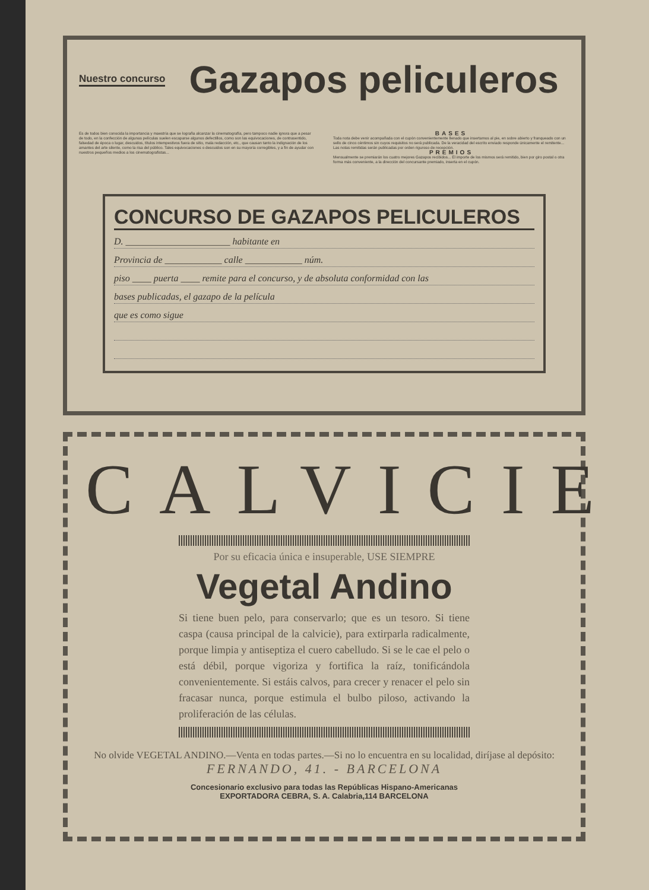Nuestro concurso Gazapos peliculeros
Es de todos bien conocida la importancia y maestría que se lograña alcanzar la cinematografía, pero tampoco nadie ignora que a pesar de todo, en la confección de algunas películas suelen escaparse algunos defectillos, como son las equivocaciones, de contrasentido, falsedad de época o lugar, descuidos, títulos intempestivos fuera de sitio, mala redacción, etc., que causan tanto la indignación de los amantes del arte silente, como la risa del público. Tales equivocaciones o descuidos son en su mayoría corregibles, y a fin de ayudar con nuestros pequeños medios a los cinematografistas...
BASES
Toda nota debe venir acompañada con el cupón convenientemente llenado que insertamos al pie, en sobre abierto y franqueado con un sello de cinco céntimos sin cuyos requisitos no será publicada. De la veracidad del escrito enviado responde únicamente el remitente... Las notas remitidas serán publicadas por orden riguroso de recepción.
PREMIOS
Mensualmente se premiarán los cuatro mejores Gazapos recibidos... El importe de los mismos será remitido, bien por giro postal o otra forma más conveniente, a la dirección del concursante premiado, inserta en el cupón.
CONCURSO DE GAZAPOS PELICULEROS
D. ______________________ habitante en
Provincia de ____________ calle ____________ núm.
piso ____ puerta ____ remite para el concurso, y de absoluta conformidad con las
bases publicadas, el gazapo de la película
que es como sigue
CALVICIE
Por su eficacia única e insuperable, USE SIEMPRE
Vegetal Andino
Si tiene buen pelo, para conservarlo; que es un tesoro. Si tiene caspa (causa principal de la calvicie), para extirparla radicalmente, porque limpia y antiseptiza el cuero cabelludo. Si se le cae el pelo o está débil, porque vigoriza y fortifica la raíz, tonificándola convenientemente. Si estáis calvos, para crecer y renacer el pelo sin fracasar nunca, porque estimula el bulbo piloso, activando la proliferación de las células.
No olvide VEGETAL ANDINO.—Venta en todas partes.—Si no lo encuentra en su localidad, diríjase al depósito: FERNANDO, 41. - BARCELONA
Concesionario exclusivo para todas las Repúblicas Hispano-Americanas
EXPORTADORA CEBRA, S. A. Calabria,114 BARCELONA